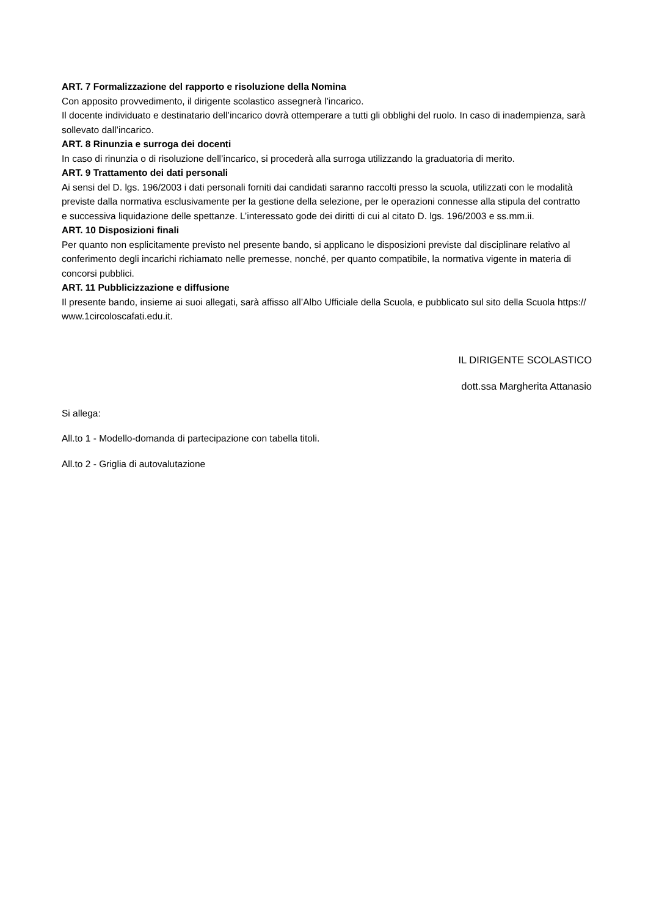ART. 7 Formalizzazione del rapporto e risoluzione della Nomina
Con apposito provvedimento, il dirigente scolastico assegnerà l’incarico.
Il docente individuato e destinatario dell’incarico dovrà ottemperare a tutti gli obblighi del ruolo. In caso di inadempienza, sarà sollevato dall’incarico.
ART. 8 Rinunzia e surroga dei docenti
In caso di rinunzia o di risoluzione dell’incarico, si procederà alla surroga utilizzando la graduatoria di merito.
ART. 9 Trattamento dei dati personali
Ai sensi del D. lgs. 196/2003 i dati personali forniti dai candidati saranno raccolti presso la scuola, utilizzati con le modalità previste dalla normativa esclusivamente per la gestione della selezione, per le operazioni connesse alla stipula del contratto e successiva liquidazione delle spettanze. L’interessato gode dei diritti di cui al citato D. lgs. 196/2003 e ss.mm.ii.
ART. 10 Disposizioni finali
Per quanto non esplicitamente previsto nel presente bando, si applicano le disposizioni previste dal disciplinare relativo al conferimento degli incarichi richiamato nelle premesse, nonché, per quanto compatibile, la normativa vigente in materia di concorsi pubblici.
ART. 11 Pubblicizzazione e diffusione
Il presente bando, insieme ai suoi allegati, sarà affisso all’Albo Ufficiale della Scuola, e pubblicato sul sito della Scuola https:// www.1circoloscafati.edu.it.
IL DIRIGENTE SCOLASTICO
dott.ssa Margherita Attanasio
Si allega:
All.to 1 - Modello-domanda di partecipazione con tabella titoli.
All.to 2 - Griglia di autovalutazione